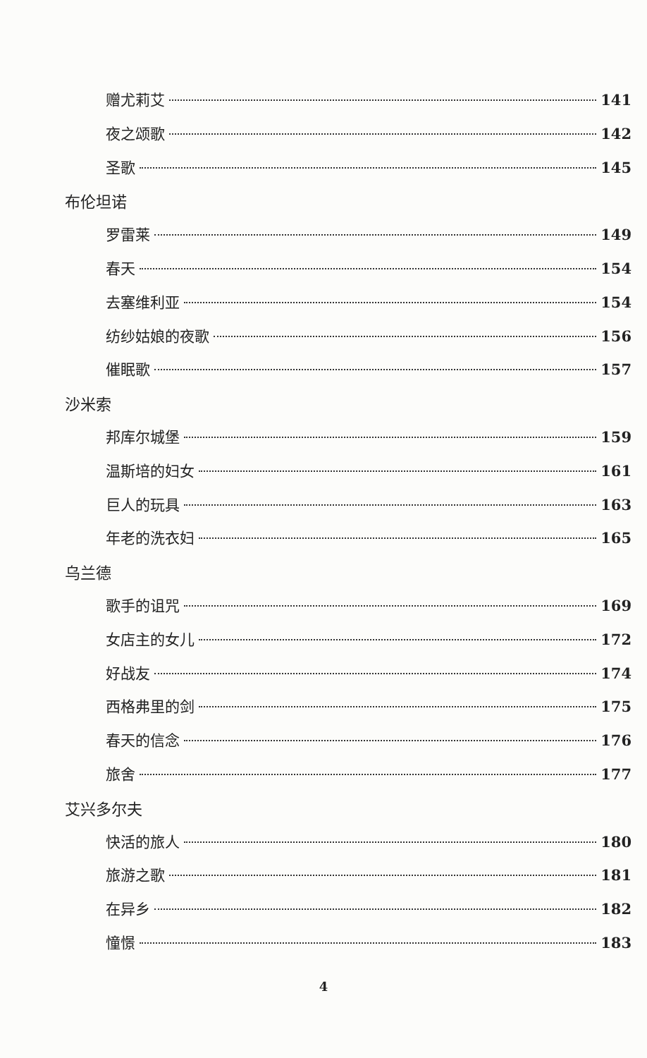赠尤莉艾 141
夜之颂歌 142
圣歌 145
布伦坦诺
罗雷莱 149
春天 154
去塞维利亚 154
纺纱姑娘的夜歌 156
催眠歌 157
沙米索
邦库尔城堡 159
温斯培的妇女 161
巨人的玩具 163
年老的洗衣妇 165
乌兰德
歌手的诅咒 169
女店主的女儿 172
好战友 174
西格弗里的剑 175
春天的信念 176
旅舍 177
艾兴多尔夫
快活的旅人 180
旅游之歌 181
在异乡 182
憧憬 183
4